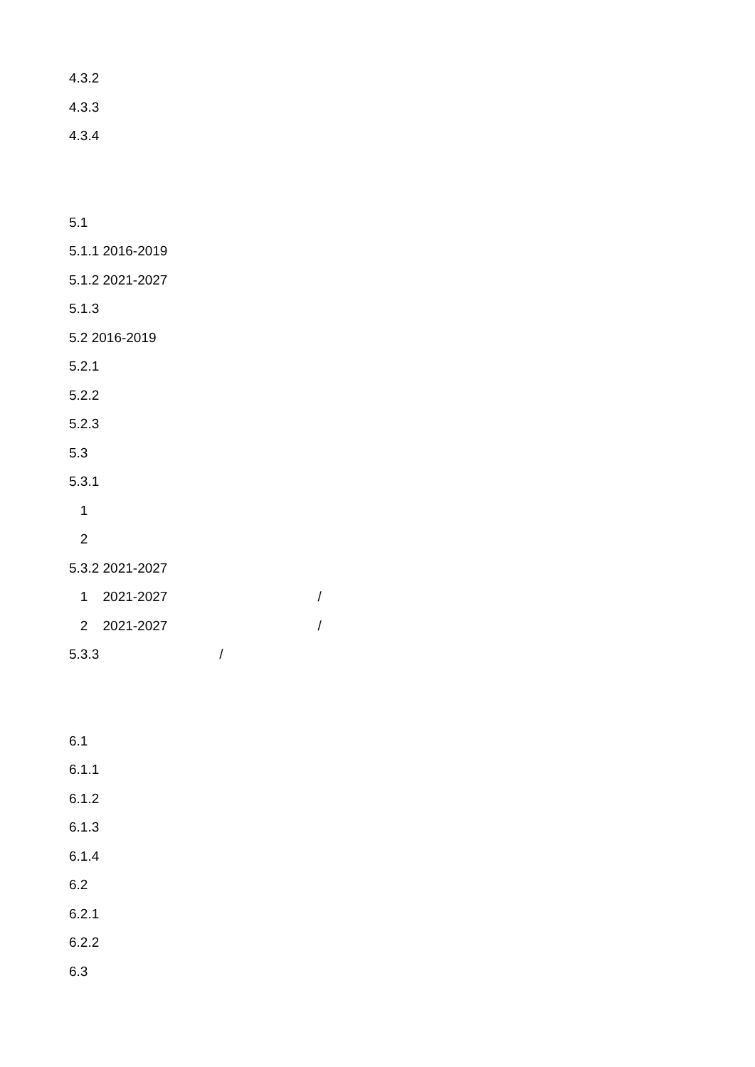4.3.2
4.3.3
4.3.4
5.1
5.1.1 2016-2019
5.1.2 2021-2027
5.1.3
5.2 2016-2019
5.2.1
5.2.2
5.2.3
5.3
5.3.1
1
2
5.3.2 2021-2027
1 2021-2027 /
2 2021-2027 /
5.3.3 /
6.1
6.1.1
6.1.2
6.1.3
6.1.4
6.2
6.2.1
6.2.2
6.3